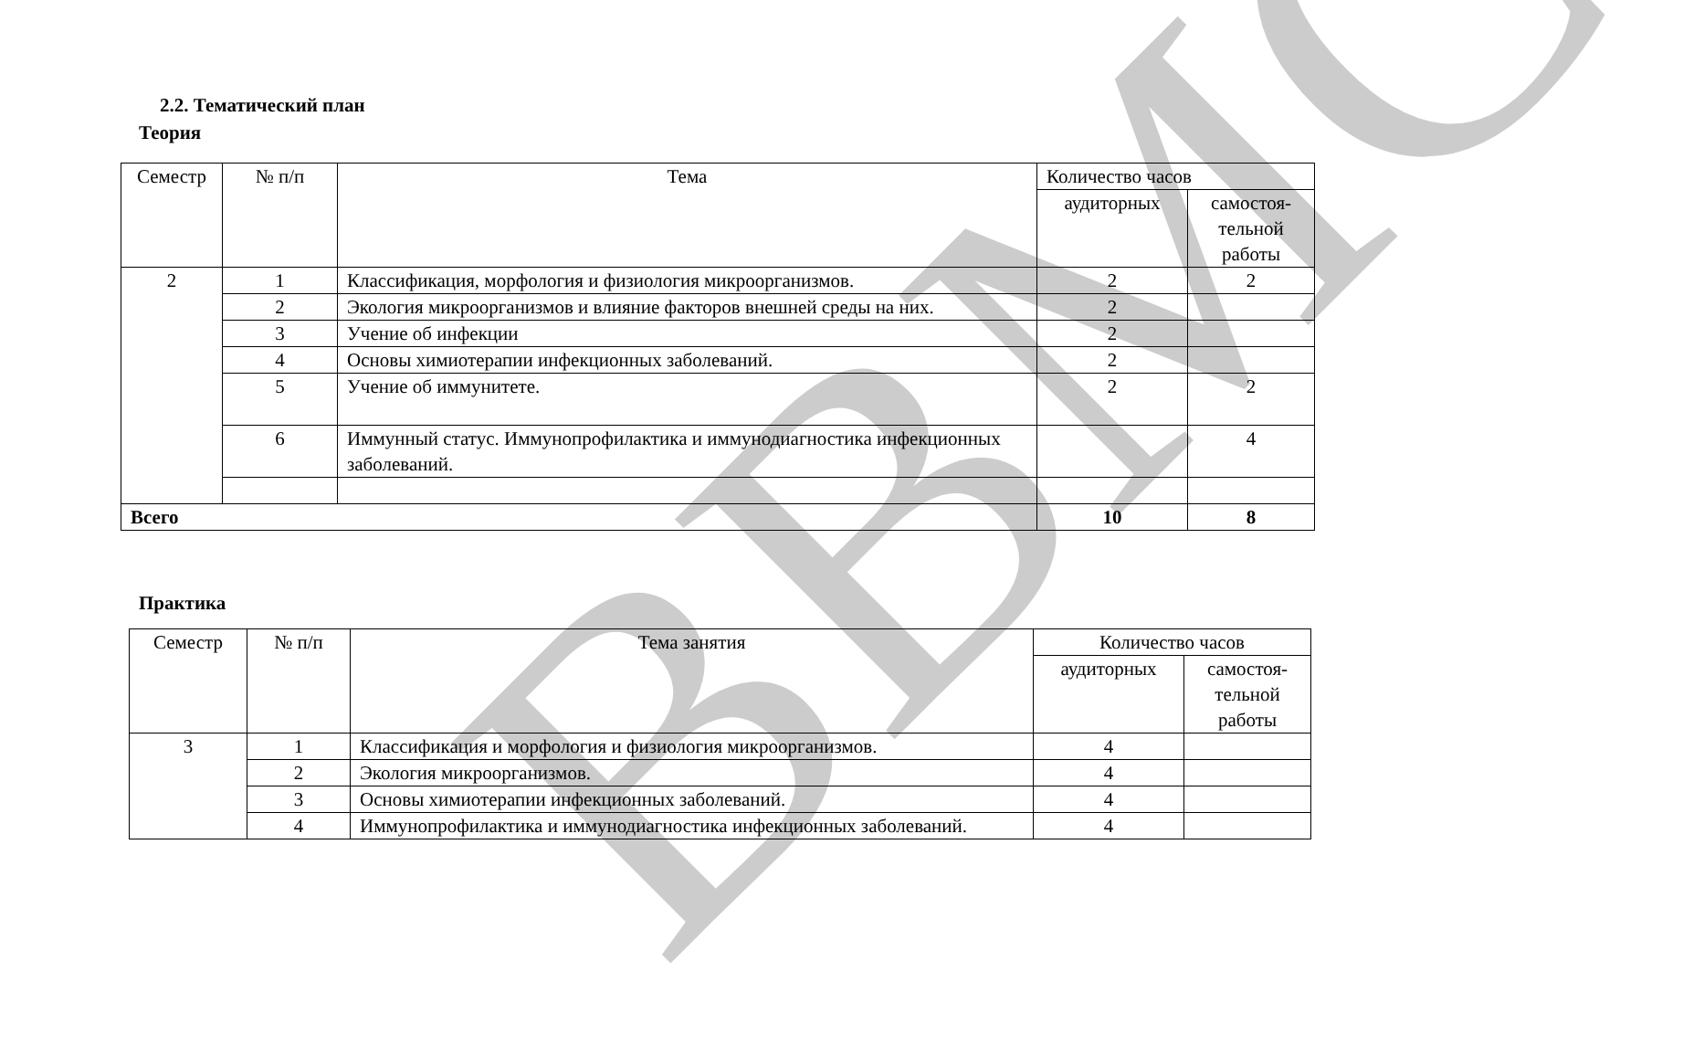ВВМС
2.2. Тематический план
Теория
| Семестр | № п/п | Тема | Количество часов | |
| --- | --- | --- | --- | --- |
| | | | аудиторных | самостоя- тельной работы |
| 2 | 1 | Классификация, морфология и физиология микроорганизмов. | 2 | 2 |
| | 2 | Экология микроорганизмов и влияние факторов внешней среды на них. | 2 | |
| | 3 | Учение об инфекции | 2 | |
| | 4 | Основы химиотерапии инфекционных заболеваний. | 2 | |
| | 5 | Учение об иммунитете. | 2 | 2 |
| | 6 | Иммунный статус. Иммунопрофилактика и иммунодиагностика инфекционных заболеваний. | | 4 |
| Всего | | | 10 | 8 |
Практика
| Семестр | № п/п | Тема занятия | Количество часов | |
| --- | --- | --- | --- | --- |
| | | | аудиторных | самостоя- тельной работы |
| 3 | 1 | Классификация и морфология и физиология микроорганизмов. | 4 | |
| | 2 | Экология микроорганизмов. | 4 | |
| | 3 | Основы химиотерапии инфекционных заболеваний. | 4 | |
| | 4 | Иммунопрофилактика и иммунодиагностика инфекционных заболеваний. | 4 | |